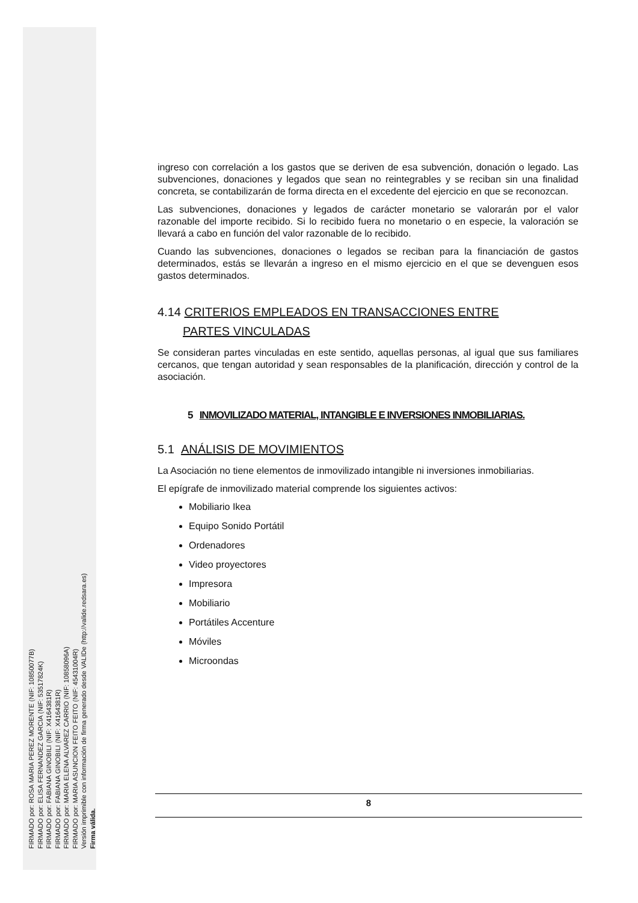FIRMADO por: ROSA MARIA PEREZ MORENTE (NIF: 10850077B)
FIRMADO por: ELISA FERNANDEZ GARCIA (NIF: 53517824K)
FIRMADO por: FABIANA GINOBILI (NIF: X4164381R)
FIRMADO por: FABIANA GINOBILI (NIF: X4164381R)
FIRMADO por: MARIA ELENA ALVAREZ CARRIO (NIF: 10858096A)
FIRMADO por: MARIA ASUNCION FEITO FEITO (NIF: 45431004R)
Versión imprimible con información de firma generado desde VALIDe (http://valide.redsara.es)
Firma válida.
ingreso con correlación a los gastos que se deriven de esa subvención, donación o legado. Las subvenciones, donaciones y legados que sean no reintegrables y se reciban sin una finalidad concreta, se contabilizarán de forma directa en el excedente del ejercicio en que se reconozcan.
Las subvenciones, donaciones y legados de carácter monetario se valorarán por el valor razonable del importe recibido. Si lo recibido fuera no monetario o en especie, la valoración se llevará a cabo en función del valor razonable de lo recibido.
Cuando las subvenciones, donaciones o legados se reciban para la financiación de gastos determinados, estás se llevarán a ingreso en el mismo ejercicio en el que se devenguen esos gastos determinados.
4.14 CRITERIOS EMPLEADOS EN TRANSACCIONES ENTRE
PARTES VINCULADAS
Se consideran partes vinculadas en este sentido, aquellas personas, al igual que sus familiares cercanos, que tengan autoridad y sean responsables de la planificación, dirección y control de la asociación.
5 INMOVILIZADO MATERIAL, INTANGIBLE E INVERSIONES INMOBILIARIAS.
5.1 ANÁLISIS DE MOVIMIENTOS
La Asociación no tiene elementos de inmovilizado intangible ni inversiones inmobiliarias.
El epígrafe de inmovilizado material comprende los siguientes activos:
Mobiliario Ikea
Equipo Sonido Portátil
Ordenadores
Video proyectores
Impresora
Mobiliario
Portátiles Accenture
Móviles
Microondas
8